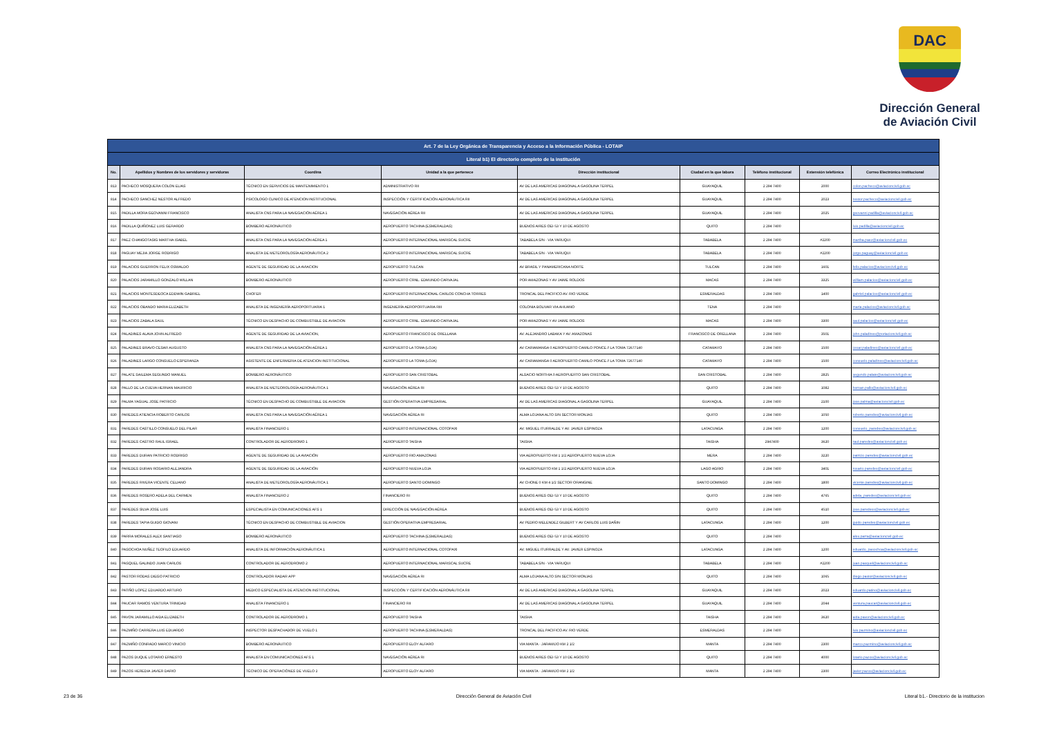DAC
Dirección General
de Aviación Civil
| Art. 7 de la Ley Orgánica de Transparencia y Acceso a la Información Pública - LOTAIP | | | | | | | | |
| --- | --- | --- | --- | --- | --- | --- | --- | --- |
| Literal b1) El directorio completo de la institución | | | | | | | | |
| No. | Apellidos y Nombres de los servidores y servidoras | Coordina | Unidad a la que pertenece | Dirección institucional | Ciudad en la que labora | Teléfono institucional | Extensión telefónica | Correo Electrónico institucional |
| 813 | PACHECO MOSQUERA COLON ELIAS | TÉCNICO EN SERVICIOS DE MANTENIMIENTO 1 | ADMINISTRATIVO RII | AV DE LAS AMERICAS DIAGONAL A GASOLINA TERPEL | GUAYAQUIL | 2 294 7400 | 2000 | colon.pacheco@aviacioncivil.gob.ec |
| 814 | PACHECO SANCHEZ NESTOR ALFREDO | PSICOLOGO CLINICO DE ATENCION INSTITUCIONAL | INSPECCIÓN Y CERTIFICACIÓN AERONÁUTICA RII | AV DE LAS AMERICAS DIAGONAL A GASOLINA TERPEL | GUAYAQUIL | 2 294 7400 | 2023 | nestor.pacheco@aviacioncivil.gob.ec |
| 815 | PADILLA MORA GEOVANNI FRANCISCO | ANALISTA CNS PARA LA NAVEGACIÓN AÉREA 1 | NAVEGACIÓN AÉREA RII | AV DE LAS AMERICAS DIAGONAL A GASOLINA TERPEL | GUAYAQUIL | 2 294 7400 | 2025 | geovanni.padilla@aviacioncivil.gob.ec |
| 816 | PADILLA QUIÑONEZ LUIS GERARDO | BOMBERO AERONÁUTICO | AEROPUERTO TACHINA (ESMERALDAS) | BUENOS AIRES OEI-53 Y 10 DE AGOSTO | QUITO | 2 294 7400 | | luis.padilla@aviacioncivil.gob.ec |
| 817 | PAEZ CHANGOTASIG MARTHA ISABEL | ANALISTA CNS PARA LA NAVEGACIÓN AÉREA 1 | AEROPUERTO INTERNACIONAL MARISCAL SUCRE | TABABELA S/N - VIA YARUQUI | TABABELA | 2 294 7400 | #2200 | martha.paez@aviacioncivil.gob.ec |
| 818 | PAGUAY MEJIA JORGE RODRIGO | ANALISTA DE METEOROLOGÍA AERONÁUTICA 2 | AEROPUERTO INTERNACIONAL MARISCAL SUCRE | TABABELA S/N - VIA YARUQUI | TABABELA | 2 294 7400 | #2200 | jorge.paguay@aviacioncivil.gob.ec |
| 819 | PALACIOS GUERRON FELIX OSWALDO | AGENTE DE SEGURIDAD DE LA AVIACION | AEROPUERTO TULCAN | AV BRASIL Y PANAMERICANA NORTE | TULCAN | 2 294 7400 | 1601 | felix.palacios@aviacioncivil.gob.ec |
| 820 | PALACIOS JARAMILLO GONZALO WILLAN | BOMBERO AERONÁUTICO | AEROPUERTO CRNL. EDMUNDO CARVAJAL | POR AMAZONAS Y AV JAIME ROLDOS | MACAS | 2 294 7400 | 3325 | william.palacios@aviacioncivil.gob.ec |
| 821 | PALACIOS MONTESDEOCA EDDWIN GABRIEL | CHOFER | AEROPUERTO INTERNACIONAL CARLOS CONCHA TORRES | TRONCAL DEL PACIFICO AV. RIO VERDE | ESMERALDAS | 2 294 7400 | 1400 | gabriel.palacios@aviacioncivil.gob.ec |
| 822 | PALACIOS OBANDO MARIA ELIZABETH | ANALISTA DE INGENIERÍA AEROPORTUARIA 1 | INGENIERÍA AEROPORTUARIA RIII | COLONIA BOLIVAR VIA AHUANO | TENA | 2 294 7400 | | maria.palacios@aviacioncivil.gob.ec |
| 823 | PALACIOS ZABALA SAUL | TÉCNICO EN DESPACHO DE COMBUSTIBLE DE AVIACION | AEROPUERTO CRNL. EDMUNDO CARVAJAL | POR AMAZONAS Y AV JAIME ROLDOS | MACAS | 2 294 7400 | 3300 | saul.palacios@aviacioncivil.gob.ec |
| 824 | PALADINES ALAVA JOHN ALFREDO | AGENTE DE SEGURIDAD DE LA AVIACION, | AEROPUERTO FRANCISCO DE ORELLANA | AV. ALEJANDRO LABAKA Y AV. AMAZONAS | FRANCISCO DE ORELLANA | 2 294 7400 | 3501 | john.paladines@poriacioncivil.gob.ec |
| 825 | PALADINES BRAVO CESAR AUGUSTO | ANALISTA CNS PARA LA NAVEGACIÓN AÉREA 1 | AEROPUERTO LA TOMA (LOJA) | AV CARIAMANGA 0 AEROPUERTO CAMILO PONCE // LA TOMA 72677140 | CATAMAYO | 2 294 7400 | 1500 | cesar.paladines@aviacioncivil.gob.ec |
| 826 | PALADINES LARGO CONSUELO ESPERANZA | ASISTENTE DE ENFERMERIA DE ATENCION INSTITUCIONAL | AEROPUERTO LA TOMA (LOJA) | AV CARIAMANGA 0 AEROPUERTO CAMILO PONCE // LA TOMA 72677140 | CATAMAYO | 2 294 7400 | 1500 | consuelo.paladines@aviacioncivil.gob.ec |
| 827 | PALATE SAILEMA SEGUNDO MANUEL | BOMBERO AERONÁUTICO | AEROPUERTO SAN CRISTOBAL | ALSACIO NORTHIA 0 AEROPUERTO SAN CRISTOBAL | SAN CRISTOBAL | 2 294 7400 | 2825 | segundo.palate@aviacioncivil.gob.ec |
| 828 | PALLO DE LA CUEVA HERNAN MAURICIO | ANALISTA DE METEOROLOGÍA AERONÁUTICA 1 | NAVEGACIÓN AÉREA RI | BUENOS AIRES OEI-53 Y 10 DE AGOSTO | QUITO | 2 294 7400 | 1082 | hernan.pallo@aviacioncivil.gob.ec |
| 829 | PALMA YAGUAL JOSE PATRICIO | TÉCNICO EN DESPACHO DE COMBUSTIBLE DE AVIACION | GESTIÓN OPERATIVA EMPRESARIAL | AV DE LAS AMERICAS DIAGONAL A GASOLINA TERPEL | GUAYAQUIL | 2 294 7400 | 2100 | jose.palma@aviacioncivil.gob.ec |
| 830 | PAREDES ATIENCIA ROBERTO CARLOS | ANALISTA CNS PARA LA NAVEGACIÓN AÉREA 1 | NAVEGACIÓN AÉREA RI | ALMA LOJANA ALTO S/N SECTOR MONJAS | QUITO | 2 294 7400 | 1050 | roberto.paredes@aviacioncivil.gob.ec |
| 831 | PAREDES CASTILLO CONSUELO DEL PILAR | ANALISTA FINANCIERO 1 | AEROPUERTO INTERNACIONAL COTOPAXI | AV. MIGUEL ITURRALDE Y AV. JAVIER ESPINOZA | LATACUNGA | 2 294 7400 | 1200 | consuelo_paredes@aviacioncivil.gob.ec |
| 832 | PAREDES CASTRO RAUL ISRAEL | CONTROLADOR DE AERODROMO 1 | AEROPUERTO TAISHA | TAISHA | TAISHA | 2947400 | 3620 | raul.paredes@aviacioncivil.gob.ec |
| 833 | PAREDES DURAN PATRICIO RODRIGO | AGENTE DE SEGURIDAD DE LA AVIACIÓN | AEROPUERTO RIO AMAZONAS | VIA AEROPUERTO KM 1 1/2 AEROPUERTO NUEVA LOJA | MERA | 2 294 7400 | 3220 | patricio.paredes@aviacioncivil.gob.ec |
| 834 | PAREDES DURAN ROSARIO ALEJANDRA | AGENTE DE SEGURIDAD DE LA AVIACIÓN | AEROPUERTO NUEVA LOJA | VIA AEROPUERTO KM 1 1/2 AEROPUERTO NUEVA LOJA | LAGO AGRIO | 2 294 7400 | 3401 | rosario.paredes@aviacioncivil.gob.ec |
| 835 | PAREDES RIVERA VICENTE CELIANO | ANALISTA DE METEOROLOGÍA AERONÁUTICA 1 | AEROPUERTO SANTO DOMINGO | AV CHONE 0 KM 4 1/2 SECTOR ORANGINE | SANTO DOMINGO | 2 294 7400 | 1800 | vicente.paredes@aviacioncivil.gob.ec |
| 836 | PAREDES ROSERO ADELA DEL CARMEN | ANALISTA FINANCIERO 2 | FINANCIERO RI | BUENOS AIRES OEI-53 Y 10 DE AGOSTO | QUITO | 2 294 7400 | 4765 | adela_paredes@aviacioncivil.gob.ec |
| 837 | PAREDES SILVA JOSE LUIS | ESPECIALISTA EN COMUNICACIONES AFS 1 | DIRECCIÓN DE NAVEGACIÓN AÉREA | BUENOS AIRES OEI-53 Y 10 DE AGOSTO | QUITO | 2 294 7400 | 4510 | jose.paredess@aviacioncivil.gob.ec |
| 838 | PAREDES TAPIA GUIDO GIOVANI | TÉCNICO EN DESPACHO DE COMBUSTIBLE DE AVIACION | GESTIÓN OPERATIVA EMPRESARIAL | AV PEDRO MELENDEZ GILBERT Y AV CARLOS LUIS DAÑIN | LATACUNGA | 2 294 7400 | 1200 | guido.paredes@aviacioncivil.gob.ec |
| 839 | PARRA MORALES ALEX SANTIAGO | BOMBERO AERONÁUTICO | AEROPUERTO TACHINA (ESMERALDAS) | BUENOS AIRES OEI-53 Y 10 DE AGOSTO | QUITO | 2 294 7400 | | alex.parra@aviacioncivil.gob.ec |
| 840 | PASOCHOA NUÑEZ TEOFILO EDUARDO | ANALISTA DE INFORMACIÓN AERONÁUTICA 1 | AEROPUERTO INTERNACIONAL COTOPAXI | AV. MIGUEL ITURRALDE Y AV. JAVIER ESPINOZA | LATACUNGA | 2 294 7400 | 1200 | eduardo_pasochoa@aviacioncivil.gob.ec |
| 841 | PASQUEL GALINDO JUAN CARLOS | CONTROLADOR DE AERODROMO 2 | AEROPUERTO INTERNACIONAL MARISCAL SUCRE | TABABELA S/N - VIA YARUQUI | TABABELA | 2 294 7400 | #2200 | juan.pasquel@aviacioncivil.gob.ec |
| 842 | PASTOR RODAS DIEGO PATRICIO | CONTROLADOR RADAR APP | NAVEGACIÓN AÉREA RI | ALMA LOJANA ALTO S/N SECTOR MONJAS | QUITO | 2 294 7400 | 1065 | diego.pastor@aviacioncivil.gob.ec |
| 843 | PATIÑO LOPEZ EDUARDO ARTURO | MEDICO ESPECIALISTA DE ATENCION INSTITUCIONAL | INSPECCIÓN Y CERTIFICACIÓN AERONÁUTICA RII | AV DE LAS AMERICAS DIAGONAL A GASOLINA TERPEL | GUAYAQUIL | 2 294 7400 | 2023 | eduardo.patino@aviacioncivil.gob.ec |
| 844 | PAUCAR RAMOS VENTURA TRINIDAD | ANALISTA FINANCIERO 1 | FINANCIERO RII | AV DE LAS AMERICAS DIAGONAL A GASOLINA TERPEL | GUAYAQUIL | 2 294 7400 | 2044 | ventura.paucar@aviacioncivil.gob.ec |
| 845 | PAVON JARAMILLO AIDA ELIZABETH | CONTROLADOR DE AERODROMO 1 | AEROPUERTO TAISHA | TAISHA | TAISHA | 2 294 7400 | 3620 | aida.pavon@aviacioncivil.gob.ec |
| 846 | PAZMIÑO CARRERA LUIS EDUARDO | INSPECTOR DESPACHADOR DE VUELO 1 | AEROPUERTO TACHINA (ESMERALDAS) | TRONCAL DEL PACIFICO AV. RIO VERDE | ESMERALDAS | 2 294 7400 | | luis.pazmino@aviacioncivil.gob.ec |
| 847 | PAZMIÑO CONRADO MARCO VINICIO | BOMBERO AERONÁUTICO | AEROPUERTO ELOY ALFARO | VIA MANTA - JARAMIJO KM 2 1/2 | MANTA | 2 294 7400 | 2300 | marco.pazmino@aviacioncivil.gob.ec |
| 848 | PAZOS DUQUE LOTARIO ERNESTO | ANALISTA EN COMUNICACIONES AFS 1 | NAVEGACIÓN AÉREA RI | BUENOS AIRES OEI-53 Y 10 DE AGOSTO | QUITO | 2 294 7400 | 4000 | lotario.pazos@aviacioncivil.gob.ec |
| 849 | PAZOS HEREDIA JAVIER DARIO | TÉCNICO DE OPERACIÓNES DE VUELO 2 | AEROPUERTO ELOY ALFARO | VIA MANTA - JARAMIJO KM 2 1/2 | MANTA | 2 294 7400 | 2300 | javier.pazos@aviacioncivil.gob.ec |
23 de 36 Dirección General de Aviación Civil Literal b1.- Directorio de la institucion